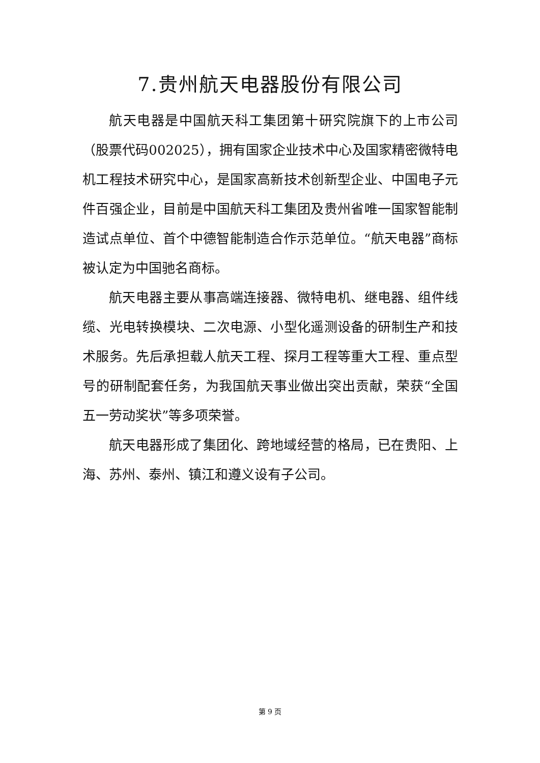7.贵州航天电器股份有限公司
航天电器是中国航天科工集团第十研究院旗下的上市公司（股票代码002025），拥有国家企业技术中心及国家精密微特电机工程技术研究中心，是国家高新技术创新型企业、中国电子元件百强企业，目前是中国航天科工集团及贵州省唯一国家智能制造试点单位、首个中德智能制造合作示范单位。“航天电器”商标被认定为中国驰名商标。
航天电器主要从事高端连接器、微特电机、继电器、组件线缆、光电转换模块、二次电源、小型化遥测设备的研制生产和技术服务。先后承担载人航天工程、探月工程等重大工程、重点型号的研制配套任务，为我国航天事业做出突出贡献，荣获“全国五一劳动奖状”等多项荣誉。
航天电器形成了集团化、跨地域经营的格局，已在贵阳、上海、苏州、泰州、镇江和遵义设有子公司。
第 9 页